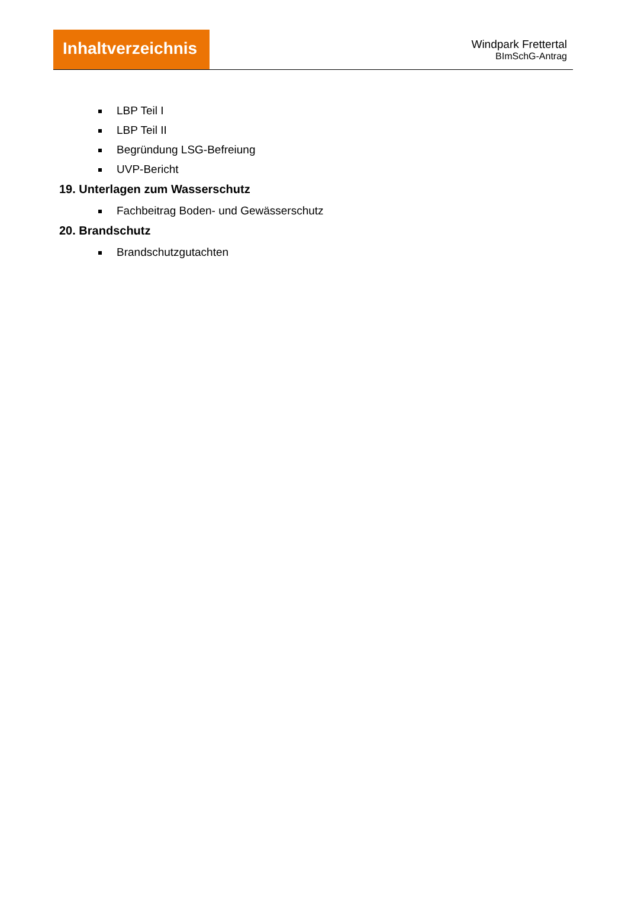Inhaltverzeichnis
Windpark Frettertal
BImSchG-Antrag
LBP Teil I
LBP Teil II
Begründung LSG-Befreiung
UVP-Bericht
19. Unterlagen zum Wasserschutz
Fachbeitrag Boden- und Gewässerschutz
20. Brandschutz
Brandschutzgutachten